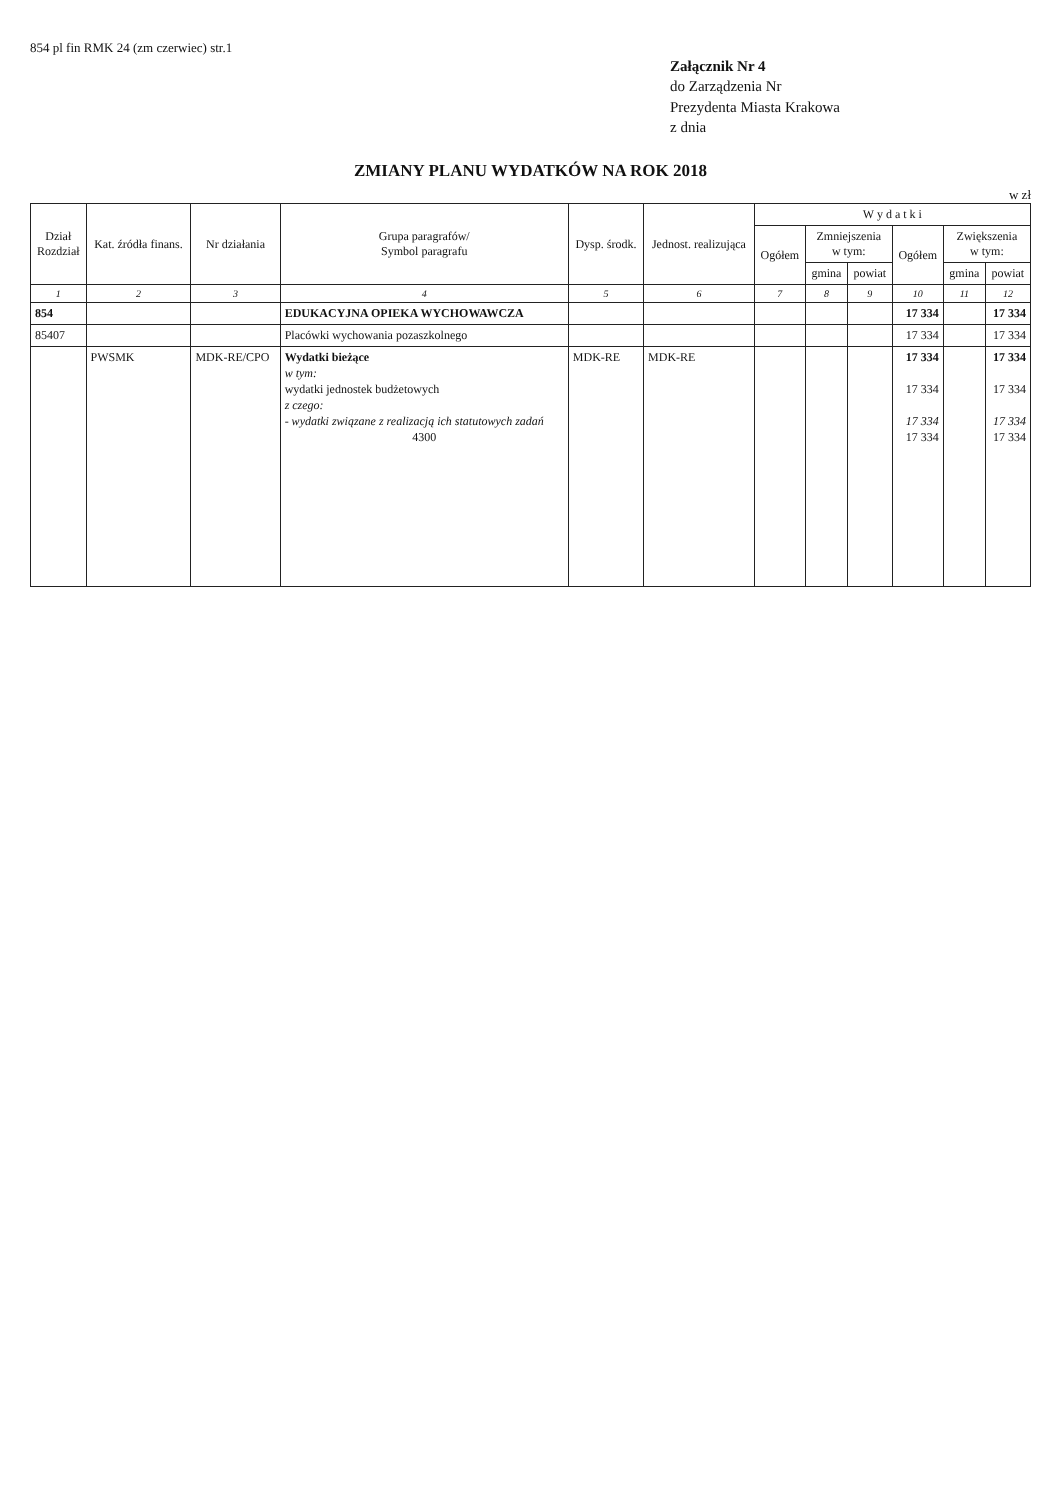854 pl fin RMK 24 (zm czerwiec) str.1
Załącznik Nr 4
do Zarządzenia Nr
Prezydenta Miasta Krakowa
z dnia
ZMIANY PLANU WYDATKÓW NA ROK 2018
w zł
| Dział Rozdział | Kat. źródła finans. | Nr działania | Grupa paragrafów/ Symbol paragrafu | Dysp. środk. | Jednost. realizująca | W y d a t k i | | | | | |
| --- | --- | --- | --- | --- | --- | --- | --- | --- | --- | --- | --- |
| | | | | | | Ogółem | Zmniejszenia w tym: | | Ogółem | Zwiększenia w tym: | |
| | | | | | | | gmina | powiat | | gmina | powiat |
| 1 | 2 | 3 | 4 | 5 | 6 | 7 | 8 | 9 | 10 | 11 | 12 |
| 854 | | | EDUKACYJNA OPIEKA WYCHOWAWCZA | | | | | | 17 334 | | 17 334 |
| 85407 | | | Placówki wychowania pozaszkolnego | | | | | | 17 334 | | 17 334 |
| | PWSMK | MDK-RE/CPO | Wydatki bieżące w tym: wydatki jednostek budżetowych z czego: - wydatki związane z realizacją ich statutowych zadań 4300 | MDK-RE | MDK-RE | | | | 17 334 17 334 17 334 17 334 | | 17 334 17 334 17 334 17 334 |